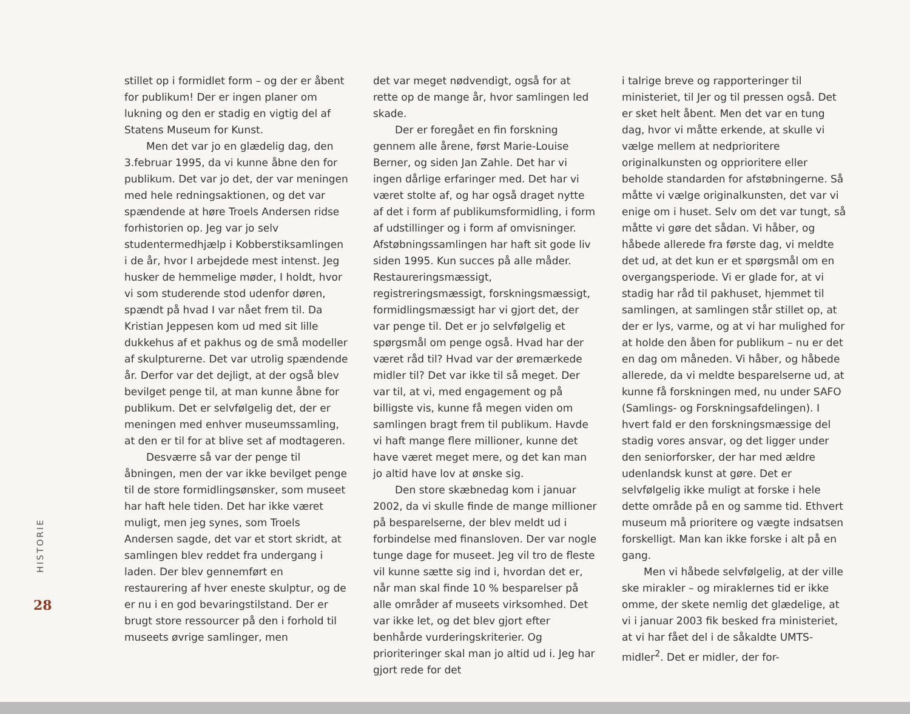stillet op i formidlet form – og der er åbent for publikum! Der er ingen planer om lukning og den er stadig en vigtig del af Statens Museum for Kunst.
Men det var jo en glædelig dag, den 3.februar 1995, da vi kunne åbne den for publikum. Det var jo det, der var meningen med hele redningsaktionen, og det var spændende at høre Troels Andersen ridse forhistorien op. Jeg var jo selv studentermedhjælp i Kobberstiksamlingen i de år, hvor I arbejdede mest intenst. Jeg husker de hemmelige møder, I holdt, hvor vi som studerende stod udenfor døren, spændt på hvad I var nået frem til. Da Kristian Jeppesen kom ud med sit lille dukkehus af et pakhus og de små modeller af skulpturerne. Det var utrolig spændende år. Derfor var det dejligt, at der også blev bevilget penge til, at man kunne åbne for publikum. Det er selvfølgelig det, der er meningen med enhver museumssamling, at den er til for at blive set af modtageren.
Desværre så var der penge til åbningen, men der var ikke bevilget penge til de store formidlingsønsker, som museet har haft hele tiden. Det har ikke været muligt, men jeg synes, som Troels Andersen sagde, det var et stort skridt, at samlingen blev reddet fra undergang i laden. Der blev gennemført en restaurering af hver eneste skulptur, og de er nu i en god bevaringstilstand. Der er brugt store ressourcer på den i forhold til museets øvrige samlinger, men
det var meget nødvendigt, også for at rette op de mange år, hvor samlingen led skade.
Der er foregået en fin forskning gennem alle årene, først Marie-Louise Berner, og siden Jan Zahle. Det har vi ingen dårlige erfaringer med. Det har vi været stolte af, og har også draget nytte af det i form af publikumsformidling, i form af udstillinger og i form af omvisninger. Afstøbningssamlingen har haft sit gode liv siden 1995. Kun succes på alle måder. Restaureringsmæssigt, registreringsmæssigt, forskningsmæssigt, formidlingsmæssigt har vi gjort det, der var penge til. Det er jo selvfølgelig et spørgsmål om penge også. Hvad har der været råd til? Hvad var der øremærkede midler til? Det var ikke til så meget. Der var til, at vi, med engagement og på billigste vis, kunne få megen viden om samlingen bragt frem til publikum. Havde vi haft mange flere millioner, kunne det have været meget mere, og det kan man jo altid have lov at ønske sig.
Den store skæbnedag kom i januar 2002, da vi skulle finde de mange millioner på besparelserne, der blev meldt ud i forbindelse med finansloven. Der var nogle tunge dage for museet. Jeg vil tro de fleste vil kunne sætte sig ind i, hvordan det er, når man skal finde 10 % besparelser på alle områder af museets virksomhed. Det var ikke let, og det blev gjort efter benhårde vurderingskriterier. Og prioriteringer skal man jo altid ud i. Jeg har gjort rede for det
i talrige breve og rapporteringer til ministeriet, til Jer og til pressen også. Det er sket helt åbent. Men det var en tung dag, hvor vi måtte erkende, at skulle vi vælge mellem at nedprioritere originalkunsten og opprioritere eller beholde standarden for afstøbningerne. Så måtte vi vælge originalkunsten, det var vi enige om i huset. Selv om det var tungt, så måtte vi gøre det sådan. Vi håber, og håbede allerede fra første dag, vi meldte det ud, at det kun er et spørgsmål om en overgangsperiode. Vi er glade for, at vi stadig har råd til pakhuset, hjemmet til samlingen, at samlingen står stillet op, at der er lys, varme, og at vi har mulighed for at holde den åben for publikum – nu er det en dag om måneden. Vi håber, og håbede allerede, da vi meldte besparelserne ud, at kunne få forskningen med, nu under SAFO (Samlings- og Forskningsafdelingen). I hvert fald er den forskningsmæssige del stadig vores ansvar, og det ligger under den seniorforsker, der har med ældre udenlandsk kunst at gøre. Det er selvfølgelig ikke muligt at forske i hele dette område på en og samme tid. Ethvert museum må prioritere og vægte indsatsen forskelligt. Man kan ikke forske i alt på en gang.
Men vi håbede selvfølgelig, at der ville ske mirakler – og miraklernes tid er ikke omme, der skete nemlig det glædelige, at vi i januar 2003 fik besked fra ministeriet, at vi har fået del i de såkaldte UMTS-midler<sup>2</sup>. Det er midler, der for-
HISTORIE
28